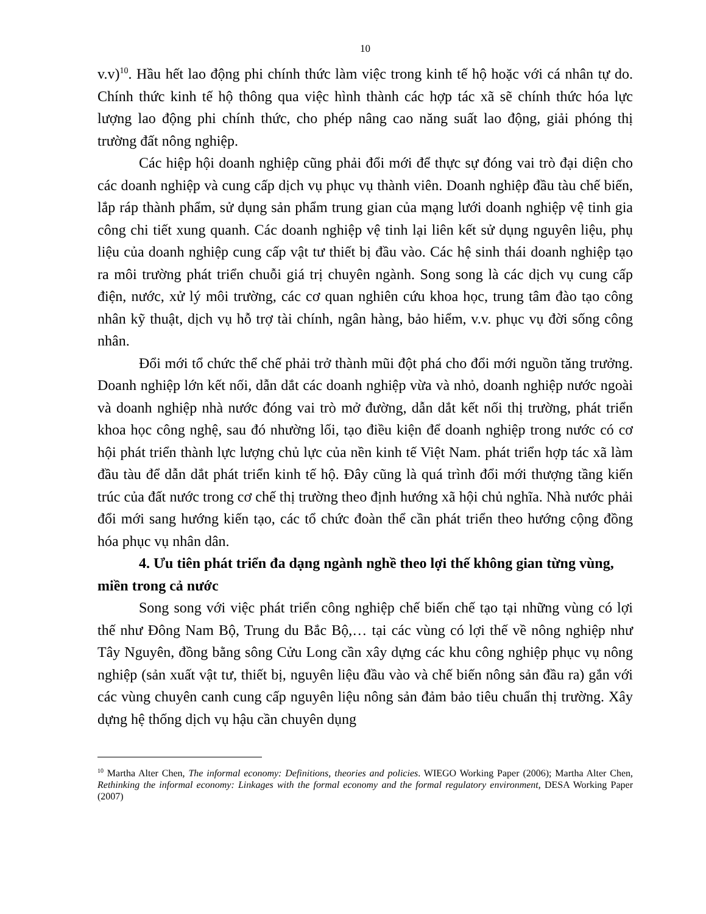10
v.v)<sup>10</sup>. Hầu hết lao động phi chính thức làm việc trong kinh tế hộ hoặc với cá nhân tự do. Chính thức kinh tế hộ thông qua việc hình thành các hợp tác xã sẽ chính thức hóa lực lượng lao động phi chính thức, cho phép nâng cao năng suất lao động, giải phóng thị trường đất nông nghiệp.
Các hiệp hội doanh nghiệp cũng phải đổi mới để thực sự đóng vai trò đại diện cho các doanh nghiệp và cung cấp dịch vụ phục vụ thành viên. Doanh nghiệp đầu tàu chế biến, lắp ráp thành phẩm, sử dụng sản phẩm trung gian của mạng lưới doanh nghiệp vệ tinh gia công chi tiết xung quanh. Các doanh nghiệp vệ tinh lại liên kết sử dụng nguyên liệu, phụ liệu của doanh nghiệp cung cấp vật tư thiết bị đầu vào. Các hệ sinh thái doanh nghiệp tạo ra môi trường phát triển chuỗi giá trị chuyên ngành. Song song là các dịch vụ cung cấp điện, nước, xử lý môi trường, các cơ quan nghiên cứu khoa học, trung tâm đào tạo công nhân kỹ thuật, dịch vụ hỗ trợ tài chính, ngân hàng, bảo hiểm, v.v. phục vụ đời sống công nhân.
Đổi mới tổ chức thể chế phải trở thành mũi đột phá cho đổi mới nguồn tăng trưởng. Doanh nghiệp lớn kết nối, dẫn dắt các doanh nghiệp vừa và nhỏ, doanh nghiệp nước ngoài và doanh nghiệp nhà nước đóng vai trò mở đường, dẫn dắt kết nối thị trường, phát triển khoa học công nghệ, sau đó nhường lối, tạo điều kiện để doanh nghiệp trong nước có cơ hội phát triển thành lực lượng chủ lực của nền kinh tế Việt Nam. phát triển hợp tác xã làm đầu tàu để dẫn dắt phát triển kinh tế hộ. Đây cũng là quá trình đổi mới thượng tầng kiến trúc của đất nước trong cơ chế thị trường theo định hướng xã hội chủ nghĩa. Nhà nước phải đổi mới sang hướng kiến tạo, các tổ chức đoàn thể cần phát triển theo hướng cộng đồng hóa phục vụ nhân dân.
4. Ưu tiên phát triển đa dạng ngành nghề theo lợi thế không gian từng vùng, miền trong cả nước
Song song với việc phát triển công nghiệp chế biến chế tạo tại những vùng có lợi thế như Đông Nam Bộ, Trung du Bắc Bộ,… tại các vùng có lợi thế về nông nghiệp như Tây Nguyên, đồng bằng sông Cửu Long cần xây dựng các khu công nghiệp phục vụ nông nghiệp (sản xuất vật tư, thiết bị, nguyên liệu đầu vào và chế biến nông sản đầu ra) gắn với các vùng chuyên canh cung cấp nguyên liệu nông sản đảm bảo tiêu chuẩn thị trường. Xây dựng hệ thống dịch vụ hậu cần chuyên dụng
<sup>10</sup> Martha Alter Chen, The informal economy: Definitions, theories and policies. WIEGO Working Paper (2006); Martha Alter Chen, Rethinking the informal economy: Linkages with the formal economy and the formal regulatory environment, DESA Working Paper (2007)